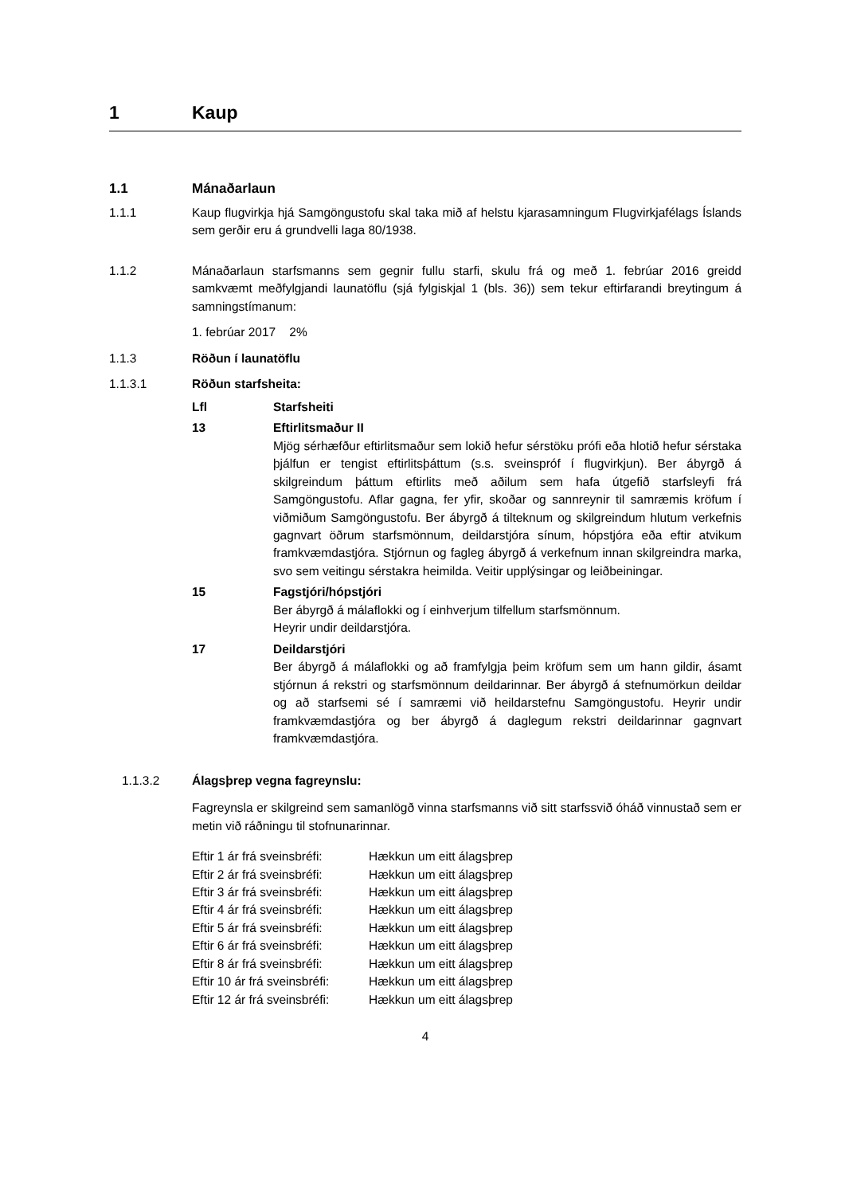1 Kaup
1.1 Mánaðarlaun
1.1.1 Kaup flugvirkja hjá Samgöngustofu skal taka mið af helstu kjarasamningum Flugvirkjafélags Íslands sem gerðir eru á grundvelli laga 80/1938.
1.1.2 Mánaðarlaun starfsmanns sem gegnir fullu starfi, skulu frá og með 1. febrúar 2016 greidd samkvæmt meðfylgjandi launatöflu (sjá fylgiskjal 1 (bls. 36)) sem tekur eftirfarandi breytingum á samningstímanum:
1. febrúar 2017 2%
1.1.3 Röðun í launatöflu
1.1.3.1 Röðun starfsheita:
Lfl Starfsheiti
13 Eftirlitsmaður II
Mjög sérhæfður eftirlitsmaður sem lokið hefur sérstöku prófi eða hlotið hefur sérstaka þjálfun er tengist eftirlitsþáttum (s.s. sveinspróf í flugvirkjun). Ber ábyrgð á skilgreindum þáttum eftirlits með aðilum sem hafa útgefið starfsleyfi frá Samgöngustofu. Aflar gagna, fer yfir, skoðar og sannreynir til samræmis kröfum í viðmiðum Samgöngustofu. Ber ábyrgð á tilteknum og skilgreindum hlutum verkefnis gagnvart öðrum starfsmönnum, deildarstjóra sínum, hópstjóra eða eftir atvikum framkvæmdastjóra. Stjórnun og fagleg ábyrgð á verkefnum innan skilgreindra marka, svo sem veitingu sérstakra heimilda. Veitir upplýsingar og leiðbeiningar.
15 Fagstjóri/hópstjóri
Ber ábyrgð á málaflokki og í einhverjum tilfellum starfsmönnum.
Heyrir undir deildarstjóra.
17 Deildarstjóri
Ber ábyrgð á málaflokki og að framfylgja þeim kröfum sem um hann gildir, ásamt stjórnun á rekstri og starfsmönnum deildarinnar. Ber ábyrgð á stefnumörkun deildar og að starfsemi sé í samræmi við heildarstefnu Samgöngustofu. Heyrir undir framkvæmdastjóra og ber ábyrgð á daglegum rekstri deildarinnar gagnvart framkvæmdastjóra.
1.1.3.2 Álagsþrep vegna fagreynslu:
Fagreynsla er skilgreind sem samanlögð vinna starfsmanns við sitt starfssvið óháð vinnustað sem er metin við ráðningu til stofnunarinnar.
Eftir 1 ár frá sveinsbréfi: Hækkun um eitt álagsþrep
Eftir 2 ár frá sveinsbréfi: Hækkun um eitt álagsþrep
Eftir 3 ár frá sveinsbréfi: Hækkun um eitt álagsþrep
Eftir 4 ár frá sveinsbréfi: Hækkun um eitt álagsþrep
Eftir 5 ár frá sveinsbréfi: Hækkun um eitt álagsþrep
Eftir 6 ár frá sveinsbréfi: Hækkun um eitt álagsþrep
Eftir 8 ár frá sveinsbréfi: Hækkun um eitt álagsþrep
Eftir 10 ár frá sveinsbréfi: Hækkun um eitt álagsþrep
Eftir 12 ár frá sveinsbréfi: Hækkun um eitt álagsþrep
4